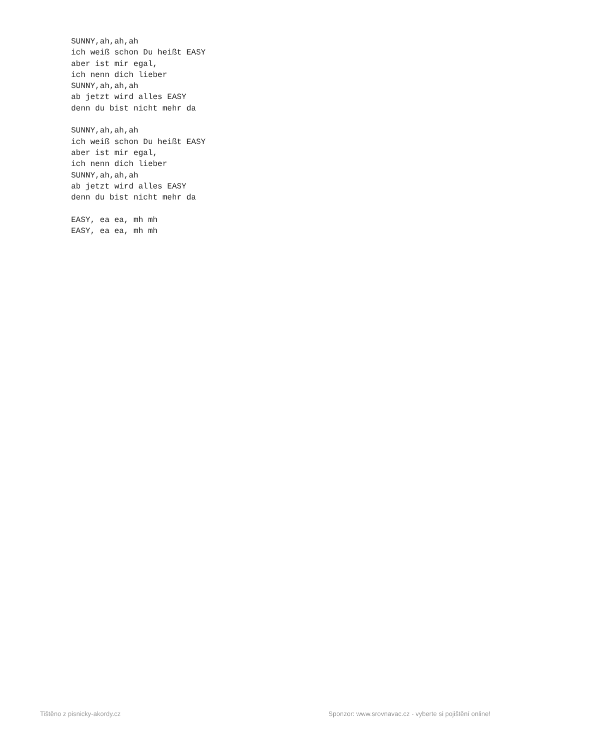SUNNY,ah,ah,ah ich weiß schon Du heißt EASY aber ist mir egal, ich nenn dich lieber SUNNY,ah,ah,ah ab jetzt wird alles EASY denn du bist nicht mehr da SUNNY,ah,ah,ah ich weiß schon Du heißt EASY aber ist mir egal, ich nenn dich lieber SUNNY,ah,ah,ah ab jetzt wird alles EASY denn du bist nicht mehr da EASY, ea ea, mh mh EASY, ea ea, mh mh
Tištěno z pisnicky-akordy.cz Sponzor: www.srovnavac.cz - vyberte si pojištění online!